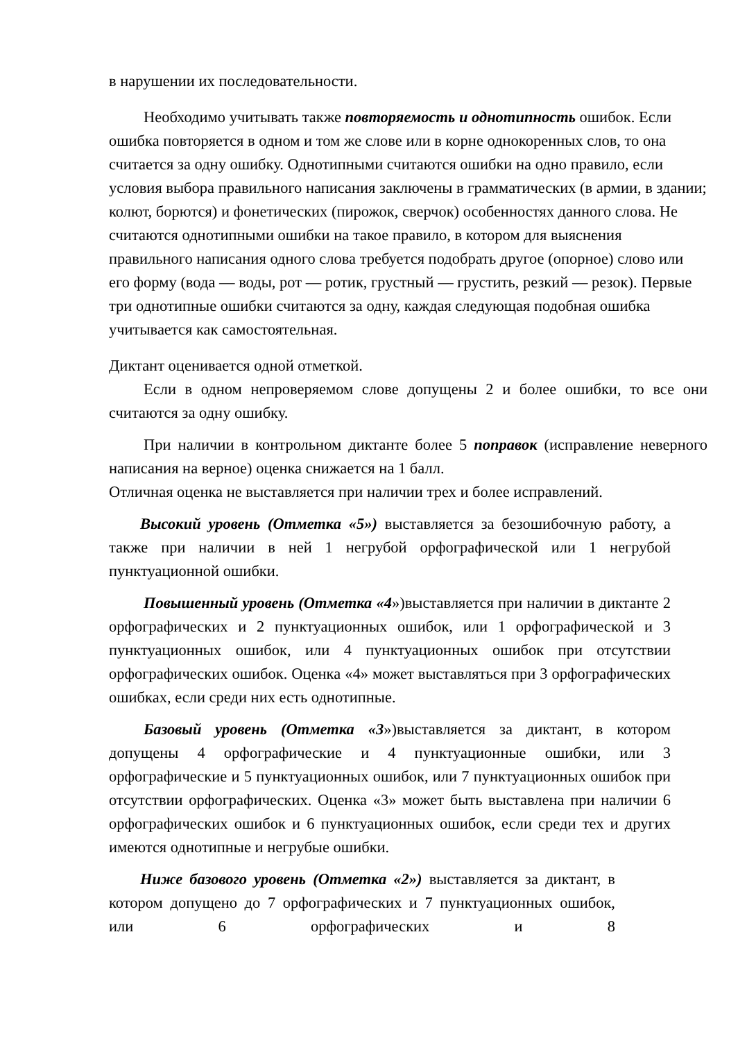в нарушении их последовательности.
Необходимо учитывать также повторяемость и однотипность ошибок. Если ошибка повторяется в одном и том же слове или в корне однокоренных слов, то она считается за одну ошибку. Однотипными считаются ошибки на одно правило, если условия выбора правильного написания заключены в грамматических (в армии, в здании; колют, борются) и фонетических (пирожок, сверчок) особенностях данного слова. Не считаются однотипными ошибки на такое правило, в котором для выяснения правильного написания одного слова требуется подобрать другое (опорное) слово или его форму (вода — воды, рот — ротик, грустный — грустить, резкий — резок). Первые три однотипные ошибки считаются за одну, каждая следующая подобная ошибка учитывается как самостоятельная.
Диктант оценивается одной отметкой.
Если в одном непроверяемом слове допущены 2 и более ошибки, то все они считаются за одну ошибку.
При наличии в контрольном диктанте более 5 поправок (исправление неверного написания на верное) оценка снижается на 1 балл.
Отличная оценка не выставляется при наличии трех и более исправлений.
Высокий уровень (Отметка «5») выставляется за безошибочную работу, а также при наличии в ней 1 негрубой орфографической или 1 негрубой пунктуационной ошибки.
Повышенный уровень (Отметка «4»)выставляется при наличии в диктанте 2 орфографических и 2 пунктуационных ошибок, или 1 орфографической и 3 пунктуационных ошибок, или 4 пунктуационных ошибок при отсутствии орфографических ошибок. Оценка «4» может выставляться при 3 орфографических ошибках, если среди них есть однотипные.
Базовый уровень (Отметка «3»)выставляется за диктант, в котором допущены 4 орфографические и 4 пунктуационные ошибки, или 3 орфографические и 5 пунктуационных ошибок, или 7 пунктуационных ошибок при отсутствии орфографических. Оценка «3» может быть выставлена при наличии 6 орфографических ошибок и 6 пунктуационных ошибок, если среди тех и других имеются однотипные и негрубые ошибки.
Ниже базового уровень (Отметка «2») выставляется за диктант, в котором допущено до 7 орфографических и 7 пунктуационных ошибок, или 6 орфографических и 8